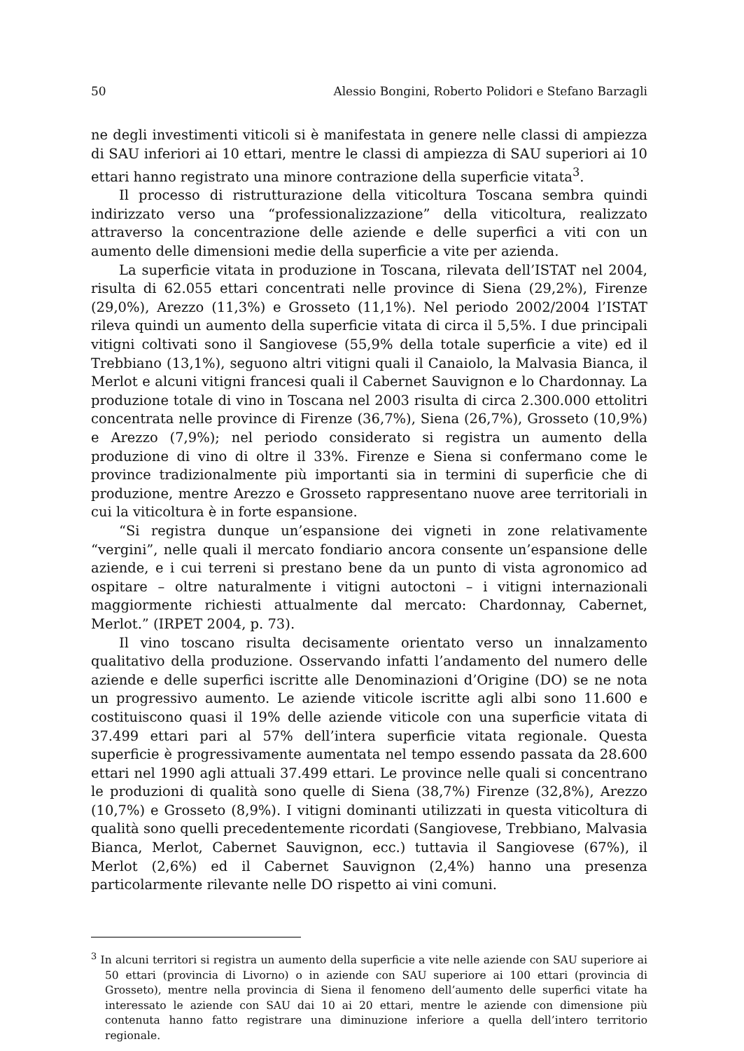50 Alessio Bongini, Roberto Polidori e Stefano Barzagli
ne degli investimenti viticoli si è manifestata in genere nelle classi di ampiezza di SAU inferiori ai 10 ettari, mentre le classi di ampiezza di SAU superiori ai 10 ettari hanno registrato una minore contrazione della superficie vitata<sup>3</sup>.
Il processo di ristrutturazione della viticoltura Toscana sembra quindi indirizzato verso una “professionalizzazione” della viticoltura, realizzato attraverso la concentrazione delle aziende e delle superfici a viti con un aumento delle dimensioni medie della superficie a vite per azienda.
La superficie vitata in produzione in Toscana, rilevata dell’ISTAT nel 2004, risulta di 62.055 ettari concentrati nelle province di Siena (29,2%), Firenze (29,0%), Arezzo (11,3%) e Grosseto (11,1%). Nel periodo 2002/2004 l’ISTAT rileva quindi un aumento della superficie vitata di circa il 5,5%. I due principali vitigni coltivati sono il Sangiovese (55,9% della totale superficie a vite) ed il Trebbiano (13,1%), seguono altri vitigni quali il Canaiolo, la Malvasia Bianca, il Merlot e alcuni vitigni francesi quali il Cabernet Sauvignon e lo Chardonnay. La produzione totale di vino in Toscana nel 2003 risulta di circa 2.300.000 ettolitri concentrata nelle province di Firenze (36,7%), Siena (26,7%), Grosseto (10,9%) e Arezzo (7,9%); nel periodo considerato si registra un aumento della produzione di vino di oltre il 33%. Firenze e Siena si confermano come le province tradizionalmente più importanti sia in termini di superficie che di produzione, mentre Arezzo e Grosseto rappresentano nuove aree territoriali in cui la viticoltura è in forte espansione.
“Si registra dunque un’espansione dei vigneti in zone relativamente “vergini”, nelle quali il mercato fondiario ancora consente un’espansione delle aziende, e i cui terreni si prestano bene da un punto di vista agronomico ad ospitare – oltre naturalmente i vitigni autoctoni – i vitigni internazionali maggiormente richiesti attualmente dal mercato: Chardonnay, Cabernet, Merlot.” (IRPET 2004, p. 73).
Il vino toscano risulta decisamente orientato verso un innalzamento qualitativo della produzione. Osservando infatti l’andamento del numero delle aziende e delle superfici iscritte alle Denominazioni d’Origine (DO) se ne nota un progressivo aumento. Le aziende viticole iscritte agli albi sono 11.600 e costituiscono quasi il 19% delle aziende viticole con una superficie vitata di 37.499 ettari pari al 57% dell’intera superficie vitata regionale. Questa superficie è progressivamente aumentata nel tempo essendo passata da 28.600 ettari nel 1990 agli attuali 37.499 ettari. Le province nelle quali si concentrano le produzioni di qualità sono quelle di Siena (38,7%) Firenze (32,8%), Arezzo (10,7%) e Grosseto (8,9%). I vitigni dominanti utilizzati in questa viticoltura di qualità sono quelli precedentemente ricordati (Sangiovese, Trebbiano, Malvasia Bianca, Merlot, Cabernet Sauvignon, ecc.) tuttavia il Sangiovese (67%), il Merlot (2,6%) ed il Cabernet Sauvignon (2,4%) hanno una presenza particolarmente rilevante nelle DO rispetto ai vini comuni.
<sup>3</sup> In alcuni territori si registra un aumento della superficie a vite nelle aziende con SAU superiore ai 50 ettari (provincia di Livorno) o in aziende con SAU superiore ai 100 ettari (provincia di Grosseto), mentre nella provincia di Siena il fenomeno dell’aumento delle superfici vitate ha interessato le aziende con SAU dai 10 ai 20 ettari, mentre le aziende con dimensione più contenuta hanno fatto registrare una diminuzione inferiore a quella dell’intero territorio regionale.